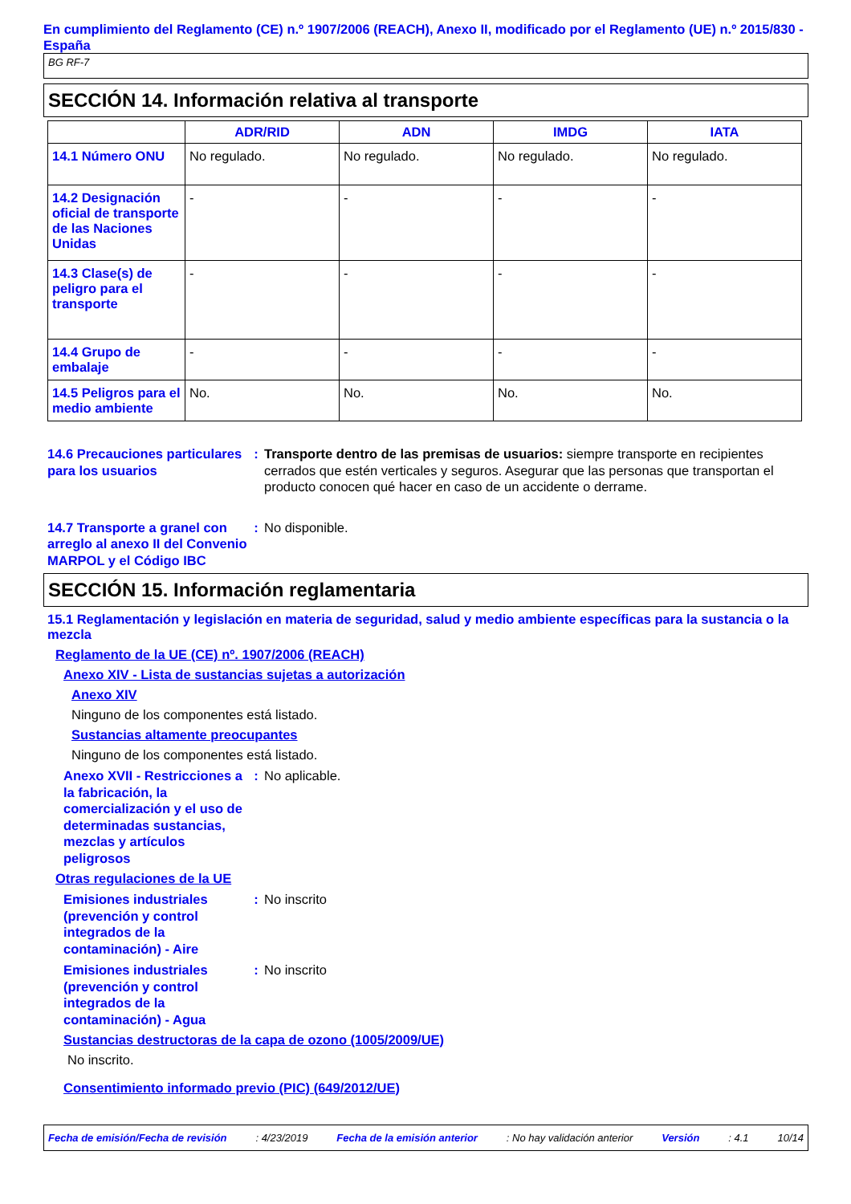En cumplimiento del Reglamento (CE) n.º 1907/2006 (REACH), Anexo II, modificado por el Reglamento (UE) n.º 2015/830 - España
BG RF-7
SECCIÓN 14. Información relativa al transporte
| | ADR/RID | ADN | IMDG | IATA |
| --- | --- | --- | --- | --- |
| 14.1 Número ONU | No regulado. | No regulado. | No regulado. | No regulado. |
| 14.2 Designación oficial de transporte de las Naciones Unidas | - | - | - | - |
| 14.3 Clase(s) de peligro para el transporte | - | - | - | - |
| 14.4 Grupo de embalaje | - | - | - | - |
| 14.5 Peligros para el medio ambiente | No. | No. | No. | No. |
14.6 Precauciones particulares para los usuarios
: Transporte dentro de las premisas de usuarios: siempre transporte en recipientes cerrados que estén verticales y seguros. Asegurar que las personas que transportan el producto conocen qué hacer en caso de un accidente o derrame.
14.7 Transporte a granel con arreglo al anexo II del Convenio MARPOL y el Código IBC
: No disponible.
SECCIÓN 15. Información reglamentaria
15.1 Reglamentación y legislación en materia de seguridad, salud y medio ambiente específicas para la sustancia o la mezcla
Reglamento de la UE (CE) nº. 1907/2006 (REACH)
Anexo XIV - Lista de sustancias sujetas a autorización
Anexo XIV
Ninguno de los componentes está listado.
Sustancias altamente preocupantes
Ninguno de los componentes está listado.
Anexo XVII - Restricciones a la fabricación, la comercialización y el uso de determinadas sustancias, mezclas y artículos peligrosos
: No aplicable.
Otras regulaciones de la UE
Emisiones industriales (prevención y control integrados de la contaminación) - Aire
: No inscrito
Emisiones industriales (prevención y control integrados de la contaminación) - Agua
: No inscrito
Sustancias destructoras de la capa de ozono (1005/2009/UE)
No inscrito.
Consentimiento informado previo (PIC) (649/2012/UE)
Fecha de emisión/Fecha de revisión : 4/23/2019 Fecha de la emisión anterior : No hay validación anterior Versión : 4.1 10/14